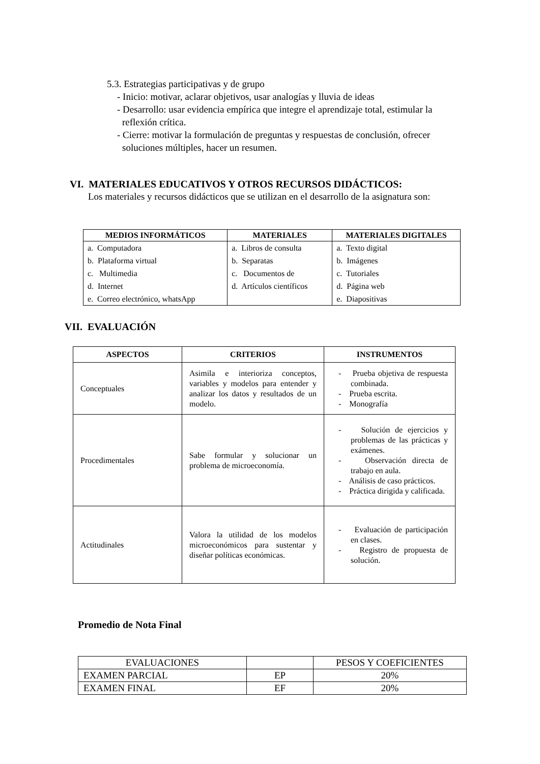5.3. Estrategias participativas y de grupo
- Inicio: motivar, aclarar objetivos, usar analogías y lluvia de ideas
- Desarrollo: usar evidencia empírica que integre el aprendizaje total, estimular la reflexión crítica.
- Cierre: motivar la formulación de preguntas y respuestas de conclusión, ofrecer soluciones múltiples, hacer un resumen.
VI. MATERIALES EDUCATIVOS Y OTROS RECURSOS DIDÁCTICOS:
Los materiales y recursos didácticos que se utilizan en el desarrollo de la asignatura son:
| MEDIOS INFORMÁTICOS | MATERIALES | MATERIALES DIGITALES |
| --- | --- | --- |
| a. Computadora b. Plataforma virtual c. Multimedia d. Internet e. Correo electrónico, whatsApp | a. Libros de consulta b. Separatas c. Documentos de d. Artículos científicos | a. Texto digital b. Imágenes c. Tutoriales d. Página web e. Diapositivas |
VII. EVALUACIÓN
| ASPECTOS | CRITERIOS | INSTRUMENTOS |
| --- | --- | --- |
| Conceptuales | Asimila e interioriza conceptos, variables y modelos para entender y analizar los datos y resultados de un modelo. | - Prueba objetiva de respuesta combinada. - Prueba escrita. - Monografía |
| Procedimentales | Sabe formular y solucionar un problema de microeconomía. | - Solución de ejercicios y problemas de las prácticas y exámenes. - Observación directa de trabajo en aula. - Análisis de caso prácticos. - Práctica dirigida y calificada. |
| Actitudinales | Valora la utilidad de los modelos microeconómicos para sustentar y diseñar políticas económicas. | - Evaluación de participación en clases. - Registro de propuesta de solución. |
Promedio de Nota Final
| EVALUACIONES | | PESOS Y COEFICIENTES |
| EXAMEN PARCIAL | EP | 20% |
| EXAMEN FINAL | EF | 20% |